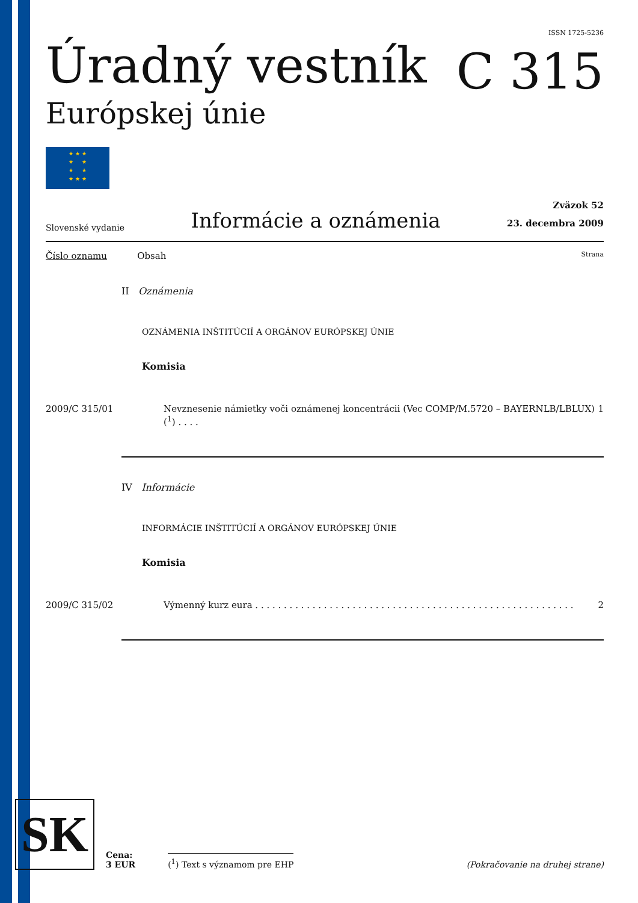Úradný vestník
Európskej únie
★ ★ ★
★ ★
★ ★
★ ★ ★
ISSN 1725-5236
C 315
Slovenské vydanie Informácie a oznámenia
Zväzok 52
23. decembra 2009
Číslo oznamu Obsah Strana
II Oznámenia
OZNÁMENIA INŠTITÚCIÍ A ORGÁNOV EURÓPSKEJ ÚNIE
Komisia
2009/C 315/01 Nevznesenie námietky voči oznámenej koncentrácii (Vec COMP/M.5720 – BAYERNLB/LBLUX) (<sup>1</sup>) . . . . 1
IV Informácie
INFORMÁCIE INŠTITÚCIÍ A ORGÁNOV EURÓPSKEJ ÚNIE
Komisia
2009/C 315/02 Výmenný kurz eura . . . . . . . . . . . . . . . . . . . . . . . . . . . . . . . . . . . . . . . . . . . . . . . . . . . . . . . . 2
SK
Cena:
3 EUR (<sup>1</sup>) Text s významom pre EHP (Pokračovanie na druhej strane)